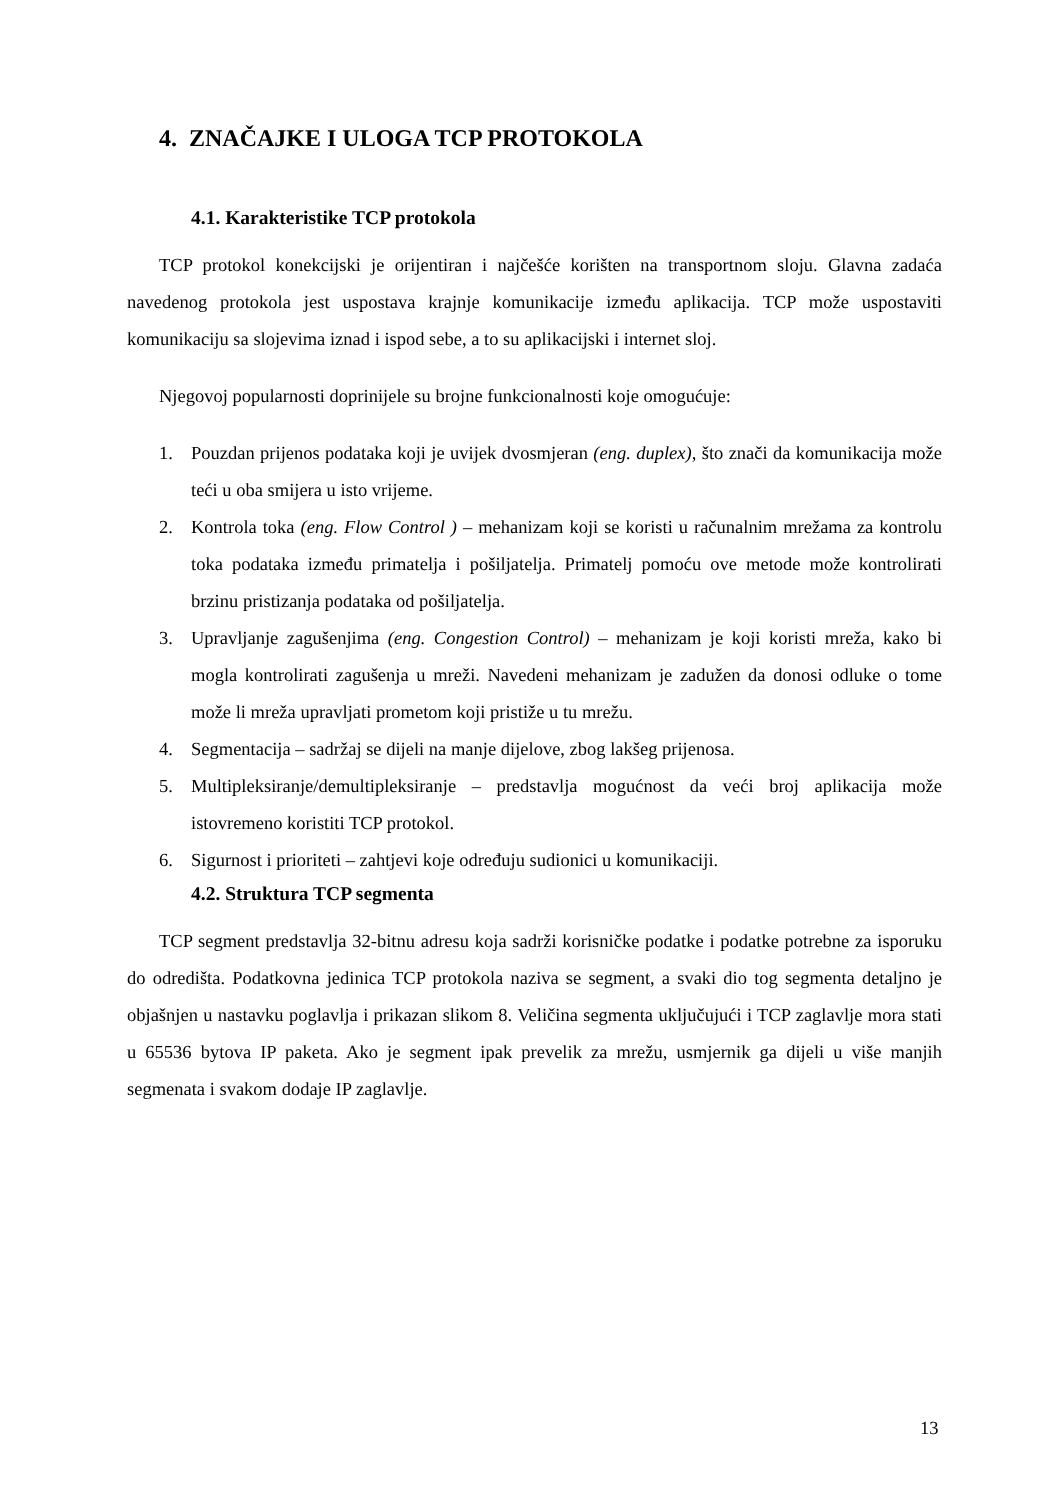4. ZNAČAJKE I ULOGA TCP PROTOKOLA
4.1. Karakteristike TCP protokola
TCP protokol konekcijski je orijentiran i najčešće korišten na transportnom sloju. Glavna zadaća navedenog protokola jest uspostava krajnje komunikacije između aplikacija. TCP može uspostaviti komunikaciju sa slojevima iznad i ispod sebe, a to su aplikacijski i internet sloj.
Njegovoj popularnosti doprinijele su brojne funkcionalnosti koje omogućuje:
1. Pouzdan prijenos podataka koji je uvijek dvosmjeran (eng. duplex), što znači da komunikacija može teći u oba smijera u isto vrijeme.
2. Kontrola toka (eng. Flow Control ) – mehanizam koji se koristi u računalnim mrežama za kontrolu toka podataka između primatelja i pošiljatelja. Primatelj pomoću ove metode može kontrolirati brzinu pristizanja podataka od pošiljatelja.
3. Upravljanje zagušenjima (eng. Congestion Control) – mehanizam je koji koristi mreža, kako bi mogla kontrolirati zagušenja u mreži. Navedeni mehanizam je zadužen da donosi odluke o tome može li mreža upravljati prometom koji pristiže u tu mrežu.
4. Segmentacija – sadržaj se dijeli na manje dijelove, zbog lakšeg prijenosa.
5. Multipleksiranje/demultipleksiranje – predstavlja mogućnost da veći broj aplikacija može istovremeno koristiti TCP protokol.
6. Sigurnost i prioriteti – zahtjevi koje određuju sudionici u komunikaciji.
4.2. Struktura TCP segmenta
TCP segment predstavlja 32-bitnu adresu koja sadrži korisničke podatke i podatke potrebne za isporuku do odredišta. Podatkovna jedinica TCP protokola naziva se segment, a svaki dio tog segmenta detaljno je objašnjen u nastavku poglavlja i prikazan slikom 8. Veličina segmenta uključujući i TCP zaglavlje mora stati u 65536 bytova IP paketa. Ako je segment ipak prevelik za mrežu, usmjernik ga dijeli u više manjih segmenata i svakom dodaje IP zaglavlje.
13